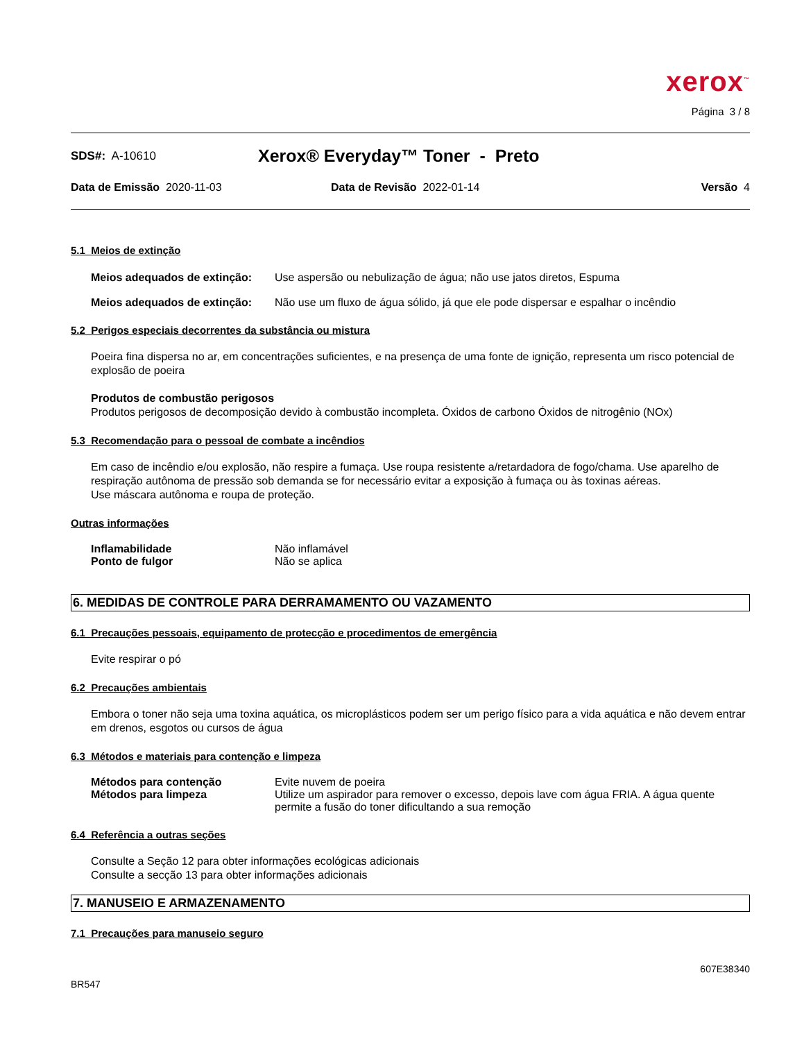xerox<sup>™</sup>
Página 3 / 8
SDS#: A-10610
Xerox® Everyday™ Toner - Preto
Data de Emissão 2020-11-03 Data de Revisão 2022-01-14 Versão 4
5.1 Meios de extinção
Meios adequados de extinção:
Use aspersão ou nebulização de água; não use jatos diretos, Espuma
Meios adequados de extinção:
Não use um fluxo de água sólido, já que ele pode dispersar e espalhar o incêndio
5.2 Perigos especiais decorrentes da substância ou mistura
Poeira fina dispersa no ar, em concentrações suficientes, e na presença de uma fonte de ignição, representa um risco potencial de explosão de poeira
Produtos de combustão perigosos
Produtos perigosos de decomposição devido à combustão incompleta. Óxidos de carbono Óxidos de nitrogênio (NOx)
5.3 Recomendação para o pessoal de combate a incêndios
Em caso de incêndio e/ou explosão, não respire a fumaça. Use roupa resistente a/retardadora de fogo/chama. Use aparelho de respiração autônoma de pressão sob demanda se for necessário evitar a exposição à fumaça ou às toxinas aéreas.
Use máscara autônoma e roupa de proteção.
Outras informações
Inflamabilidade Não inflamável
Ponto de fulgor Não se aplica
6. MEDIDAS DE CONTROLE PARA DERRAMAMENTO OU VAZAMENTO
6.1 Precauções pessoais, equipamento de protecção e procedimentos de emergência
Evite respirar o pó
6.2 Precauções ambientais
Embora o toner não seja uma toxina aquática, os microplásticos podem ser um perigo físico para a vida aquática e não devem entrar em drenos, esgotos ou cursos de água
6.3 Métodos e materiais para contenção e limpeza
Métodos para contenção Evite nuvem de poeira
Métodos para limpeza Utilize um aspirador para remover o excesso, depois lave com água FRIA. A água quente permite a fusão do toner dificultando a sua remoção
6.4 Referência a outras seções
Consulte a Seção 12 para obter informações ecológicas adicionais
Consulte a secção 13 para obter informações adicionais
7. MANUSEIO E ARMAZENAMENTO
7.1 Precauções para manuseio seguro
607E38340
BR547